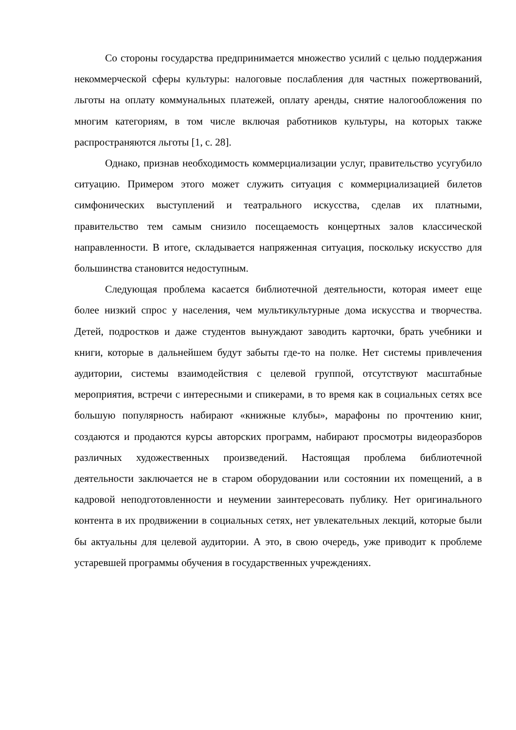Со стороны государства предпринимается множество усилий с целью поддержания некоммерческой сферы культуры: налоговые послабления для частных пожертвований, льготы на оплату коммунальных платежей, оплату аренды, снятие налогообложения по многим категориям, в том числе включая работников культуры, на которых также распространяются льготы [1, с. 28].
Однако, признав необходимость коммерциализации услуг, правительство усугубило ситуацию. Примером этого может служить ситуация с коммерциализацией билетов симфонических выступлений и театрального искусства, сделав их платными, правительство тем самым снизило посещаемость концертных залов классической направленности. В итоге, складывается напряженная ситуация, поскольку искусство для большинства становится недоступным.
Следующая проблема касается библиотечной деятельности, которая имеет еще более низкий спрос у населения, чем мультикультурные дома искусства и творчества. Детей, подростков и даже студентов вынуждают заводить карточки, брать учебники и книги, которые в дальнейшем будут забыты где-то на полке. Нет системы привлечения аудитории, системы взаимодействия с целевой группой, отсутствуют масштабные мероприятия, встречи с интересными и спикерами, в то время как в социальных сетях все большую популярность набирают «книжные клубы», марафоны по прочтению книг, создаются и продаются курсы авторских программ, набирают просмотры видеоразборов различных художественных произведений. Настоящая проблема библиотечной деятельности заключается не в старом оборудовании или состоянии их помещений, а в кадровой неподготовленности и неумении заинтересовать публику. Нет оригинального контента в их продвижении в социальных сетях, нет увлекательных лекций, которые были бы актуальны для целевой аудитории. А это, в свою очередь, уже приводит к проблеме устаревшей программы обучения в государственных учреждениях.